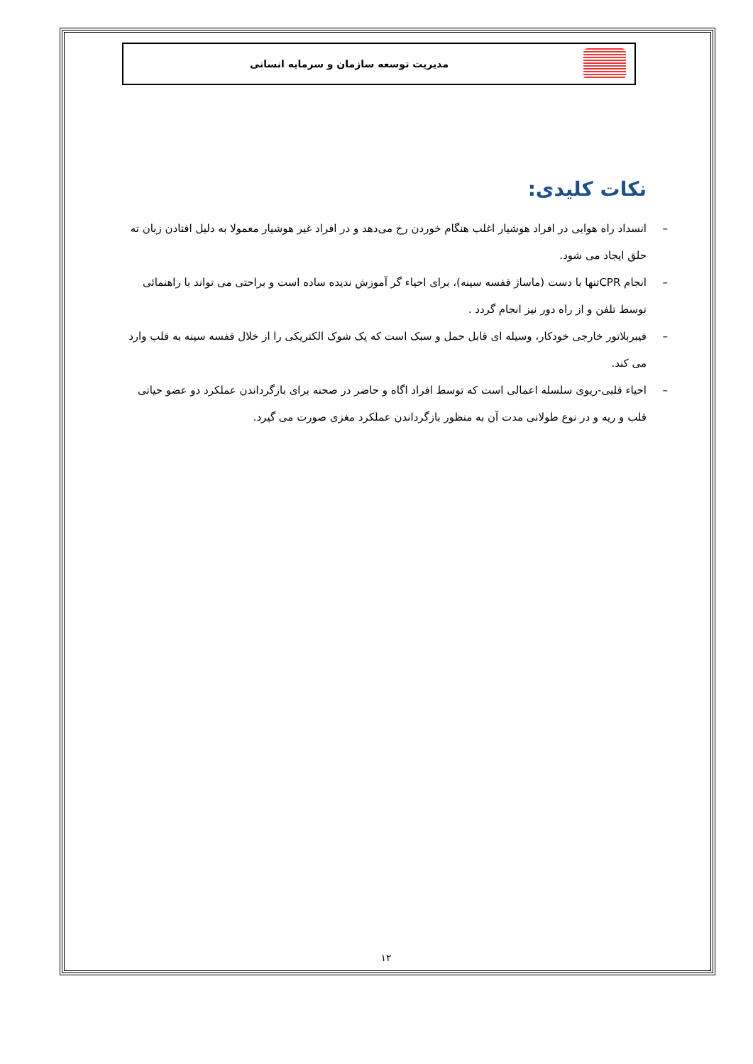مدیریت توسعه سازمان و سرمایه انسانی
نکات کلیدی:
– انسداد راه هوایی در افراد هوشیار اغلب هنگام خوردن رخ می‌دهد و در افراد غیر هوشیار معمولا به دلیل افتادن زبان ته حلق ایجاد می شود.
– انجام CPRتنها با دست (ماساژ قفسه سینه)، برای احیاء گر آموزش ندیده ساده است و براحتی می تواند با راهنمائی توسط تلفن و از راه دور نیز انجام گردد .
– فیبربلاتور خارجی خودکار، وسیله ای قابل حمل و سبک است که یک شوک الکتریکی را از خلال قفسه سینه به قلب وارد می کند.
– احیاء قلبی-ریوی سلسله اعمالی است که توسط افراد اگاه و حاضر در صحنه برای بازگرداندن عملکرد دو عضو حیاتی قلب و ریه و در نوع طولانی مدت آن به منظور بازگرداندن عملکرد مغزی صورت می گیرد.
۱۲